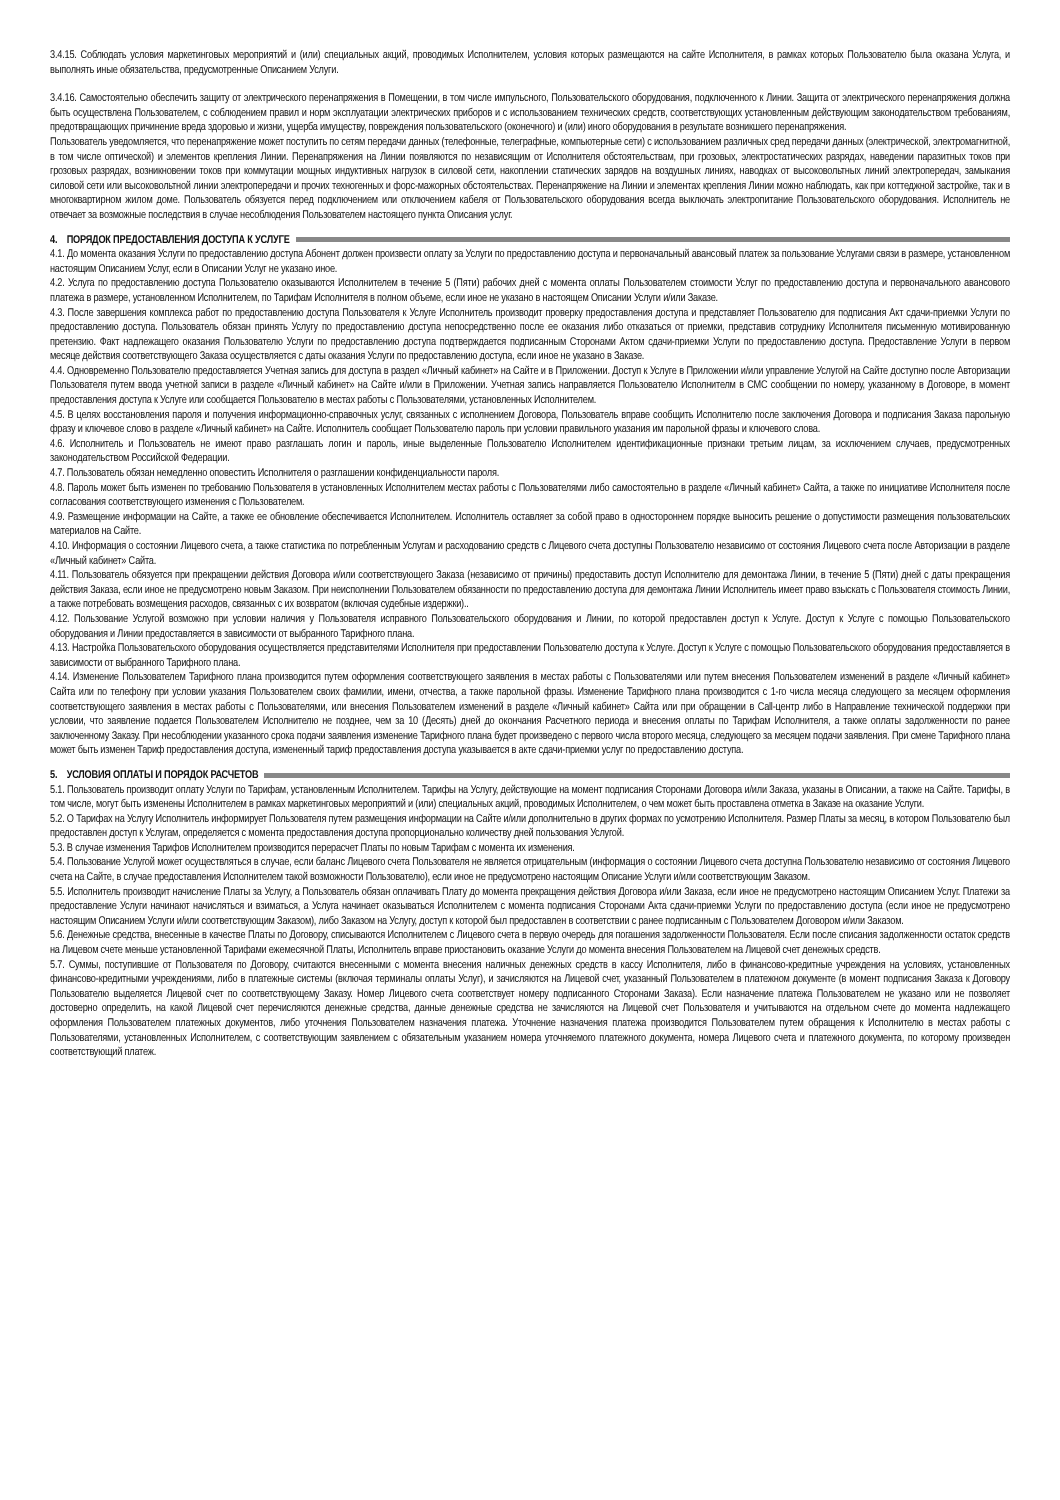3.4.15. Соблюдать условия маркетинговых мероприятий и (или) специальных акций, проводимых Исполнителем, условия которых размещаются на сайте Исполнителя, в рамках которых Пользователю была оказана Услуга, и выполнять иные обязательства, предусмотренные Описанием Услуги.
3.4.16. Самостоятельно обеспечить защиту от электрического перенапряжения в Помещении, в том числе импульсного, Пользовательского оборудования, подключенного к Линии. Защита от электрического перенапряжения должна быть осуществлена Пользователем, с соблюдением правил и норм эксплуатации электрических приборов и с использованием технических средств, соответствующих установленным действующим законодательством требованиям, предотвращающих причинение вреда здоровью и жизни, ущерба имуществу, повреждения пользовательского (оконечного) и (или) иного оборудования в результате возникшего перенапряжения.
Пользователь уведомляется, что перенапряжение может поступить по сетям передачи данных (телефонные, телеграфные, компьютерные сети) с использованием различных сред передачи данных (электрической, электромагнитной, в том числе оптической) и элементов крепления Линии. Перенапряжения на Линии появляются по независящим от Исполнителя обстоятельствам, при грозовых, электростатических разрядах, наведении паразитных токов при грозовых разрядах, возникновении токов при коммутации мощных индуктивных нагрузок в силовой сети, накоплении статических зарядов на воздушных линиях, наводках от высоковольтных линий электропередач, замыкания силовой сети или высоковольтной линии электропередачи и прочих техногенных и форс-мажорных обстоятельствах. Перенапряжение на Линии и элементах крепления Линии можно наблюдать, как при коттеджной застройке, так и в многоквартирном жилом доме. Пользователь обязуется перед подключением или отключением кабеля от Пользовательского оборудования всегда выключать электропитание Пользовательского оборудования. Исполнитель не отвечает за возможные последствия в случае несоблюдения Пользователем настоящего пункта Описания услуг.
4. ПОРЯДОК ПРЕДОСТАВЛЕНИЯ ДОСТУПА К УСЛУГЕ
4.1. До момента оказания Услуги по предоставлению доступа Абонент должен произвести оплату за Услуги по предоставлению доступа и первоначальный авансовый платеж за пользование Услугами связи в размере, установленном настоящим Описанием Услуг, если в Описании Услуг не указано иное.
4.2. Услуга по предоставлению доступа Пользователю оказываются Исполнителем в течение 5 (Пяти) рабочих дней с момента оплаты Пользователем стоимости Услуг по предоставлению доступа и первоначального авансового платежа в размере, установленном Исполнителем, по Тарифам Исполнителя в полном объеме, если иное не указано в настоящем Описании Услуги и/или Заказе.
4.3. После завершения комплекса работ по предоставлению доступа Пользователя к Услуге Исполнитель производит проверку предоставления доступа и представляет Пользователю для подписания Акт сдачи-приемки Услуги по предоставлению доступа. Пользователь обязан принять Услугу по предоставлению доступа непосредственно после ее оказания либо отказаться от приемки, представив сотруднику Исполнителя письменную мотивированную претензию. Факт надлежащего оказания Пользователю Услуги по предоставлению доступа подтверждается подписанным Сторонами Актом сдачи-приемки Услуги по предоставлению доступа. Предоставление Услуги в первом месяце действия соответствующего Заказа осуществляется с даты оказания Услуги по предоставлению доступа, если иное не указано в Заказе.
4.4. Одновременно Пользователю предоставляется Учетная запись для доступа в раздел «Личный кабинет» на Сайте и в Приложении. Доступ к Услуге в Приложении и/или управление Услугой на Сайте доступно после Авторизации Пользователя путем ввода учетной записи в разделе «Личный кабинет» на Сайте и/или в Приложении. Учетная запись направляется Пользователю Исполнителм в СМС сообщении по номеру, указанному в Договоре, в момент предоставления доступа к Услуге или сообщается Пользователю в местах работы с Пользователями, установленных Исполнителем.
4.5. В целях восстановления пароля и получения информационно-справочных услуг, связанных с исполнением Договора, Пользователь вправе сообщить Исполнителю после заключения Договора и подписания Заказа парольную фразу и ключевое слово в разделе «Личный кабинет» на Сайте. Исполнитель сообщает Пользователю пароль при условии правильного указания им парольной фразы и ключевого слова.
4.6. Исполнитель и Пользователь не имеют право разглашать логин и пароль, иные выделенные Пользователю Исполнителем идентификационные признаки третьим лицам, за исключением случаев, предусмотренных законодательством Российской Федерации.
4.7. Пользователь обязан немедленно оповестить Исполнителя о разглашении конфиденциальности пароля.
4.8. Пароль может быть изменен по требованию Пользователя в установленных Исполнителем местах работы с Пользователями либо самостоятельно в разделе «Личный кабинет» Сайта, а также по инициативе Исполнителя после согласования соответствующего изменения с Пользователем.
4.9. Размещение информации на Сайте, а также ее обновление обеспечивается Исполнителем. Исполнитель оставляет за собой право в одностороннем порядке выносить решение о допустимости размещения пользовательских материалов на Сайте.
4.10. Информация о состоянии Лицевого счета, а также статистика по потребленным Услугам и расходованию средств с Лицевого счета доступны Пользователю независимо от состояния Лицевого счета после Авторизации в разделе «Личный кабинет» Сайта.
4.11. Пользователь обязуется при прекращении действия Договора и/или соответствующего Заказа (независимо от причины) предоставить доступ Исполнителю для демонтажа Линии, в течение 5 (Пяти) дней с даты прекращения действия Заказа, если иное не предусмотрено новым Заказом. При неисполнении Пользователем обязанности по предоставлению доступа для демонтажа Линии Исполнитель имеет право взыскать с Пользователя стоимость Линии, а также потребовать возмещения расходов, связанных с их возвратом (включая судебные издержки)..
4.12. Пользование Услугой возможно при условии наличия у Пользователя исправного Пользовательского оборудования и Линии, по которой предоставлен доступ к Услуге. Доступ к Услуге с помощью Пользовательского оборудования и Линии предоставляется в зависимости от выбранного Тарифного плана.
4.13. Настройка Пользовательского оборудования осуществляется представителями Исполнителя при предоставлении Пользователю доступа к Услуге. Доступ к Услуге с помощью Пользовательского оборудования предоставляется в зависимости от выбранного Тарифного плана.
4.14. Изменение Пользователем Тарифного плана производится путем оформления соответствующего заявления в местах работы с Пользователями или путем внесения Пользователем изменений в разделе «Личный кабинет» Сайта или по телефону при условии указания Пользователем своих фамилии, имени, отчества, а также парольной фразы. Изменение Тарифного плана производится с 1-го числа месяца следующего за месяцем оформления соответствующего заявления в местах работы с Пользователями, или внесения Пользователем изменений в разделе «Личный кабинет» Сайта или при обращении в Call-центр либо в Направление технической поддержки при условии, что заявление подается Пользователем Исполнителю не позднее, чем за 10 (Десять) дней до окончания Расчетного периода и внесения оплаты по Тарифам Исполнителя, а также оплаты задолженности по ранее заключенному Заказу. При несоблюдении указанного срока подачи заявления изменение Тарифного плана будет произведено с первого числа второго месяца, следующего за месяцем подачи заявления. При смене Тарифного плана может быть изменен Тариф предоставления доступа, измененный тариф предоставления доступа указывается в акте сдачи-приемки услуг по предоставлению доступа.
5. УСЛОВИЯ ОПЛАТЫ И ПОРЯДОК РАСЧЕТОВ
5.1. Пользователь производит оплату Услуги по Тарифам, установленным Исполнителем. Тарифы на Услугу, действующие на момент подписания Сторонами Договора и/или Заказа, указаны в Описании, а также на Сайте. Тарифы, в том числе, могут быть изменены Исполнителем в рамках маркетинговых мероприятий и (или) специальных акций, проводимых Исполнителем, о чем может быть проставлена отметка в Заказе на оказание Услуги.
5.2. О Тарифах на Услугу Исполнитель информирует Пользователя путем размещения информации на Сайте и/или дополнительно в других формах по усмотрению Исполнителя. Размер Платы за месяц, в котором Пользователю был предоставлен доступ к Услугам, определяется с момента предоставления доступа пропорционально количеству дней пользования Услугой.
5.3. В случае изменения Тарифов Исполнителем производится перерасчет Платы по новым Тарифам с момента их изменения.
5.4. Пользование Услугой может осуществляться в случае, если баланс Лицевого счета Пользователя не является отрицательным (информация о состоянии Лицевого счета доступна Пользователю независимо от состояния Лицевого счета на Сайте, в случае предоставления Исполнителем такой возможности Пользователю), если иное не предусмотрено настоящим Описание Услуги и/или соответствующим Заказом.
5.5. Исполнитель производит начисление Платы за Услугу, а Пользователь обязан оплачивать Плату до момента прекращения действия Договора и/или Заказа, если иное не предусмотрено настоящим Описанием Услуг. Платежи за предоставление Услуги начинают начисляться и взиматься, а Услуга начинает оказываться Исполнителем с момента подписания Сторонами Акта сдачи-приемки Услуги по предоставлению доступа (если иное не предусмотрено настоящим Описанием Услуги и/или соответствующим Заказом), либо Заказом на Услугу, доступ к которой был предоставлен в соответствии с ранее подписанным с Пользователем Договором и/или Заказом.
5.6. Денежные средства, внесенные в качестве Платы по Договору, списываются Исполнителем с Лицевого счета в первую очередь для погашения задолженности Пользователя. Если после списания задолженности остаток средств на Лицевом счете меньше установленной Тарифами ежемесячной Платы, Исполнитель вправе приостановить оказание Услуги до момента внесения Пользователем на Лицевой счет денежных средств.
5.7. Суммы, поступившие от Пользователя по Договору, считаются внесенными с момента внесения наличных денежных средств в кассу Исполнителя, либо в финансово-кредитные учреждения на условиях, установленных финансово-кредитными учреждениями, либо в платежные системы (включая терминалы оплаты Услуг), и зачисляются на Лицевой счет, указанный Пользователем в платежном документе (в момент подписания Заказа к Договору Пользователю выделяется Лицевой счет по соответствующему Заказу. Номер Лицевого счета соответствует номеру подписанного Сторонами Заказа). Если назначение платежа Пользователем не указано или не позволяет достоверно определить, на какой Лицевой счет перечисляются денежные средства, данные денежные средства не зачисляются на Лицевой счет Пользователя и учитываются на отдельном счете до момента надлежащего оформления Пользователем платежных документов, либо уточнения Пользователем назначения платежа. Уточнение назначения платежа производится Пользователем путем обращения к Исполнителю в местах работы с Пользователями, установленных Исполнителем, с соответствующим заявлением с обязательным указанием номера уточняемого платежного документа, номера Лицевого счета и платежного документа, по которому произведен соответствующий платеж.